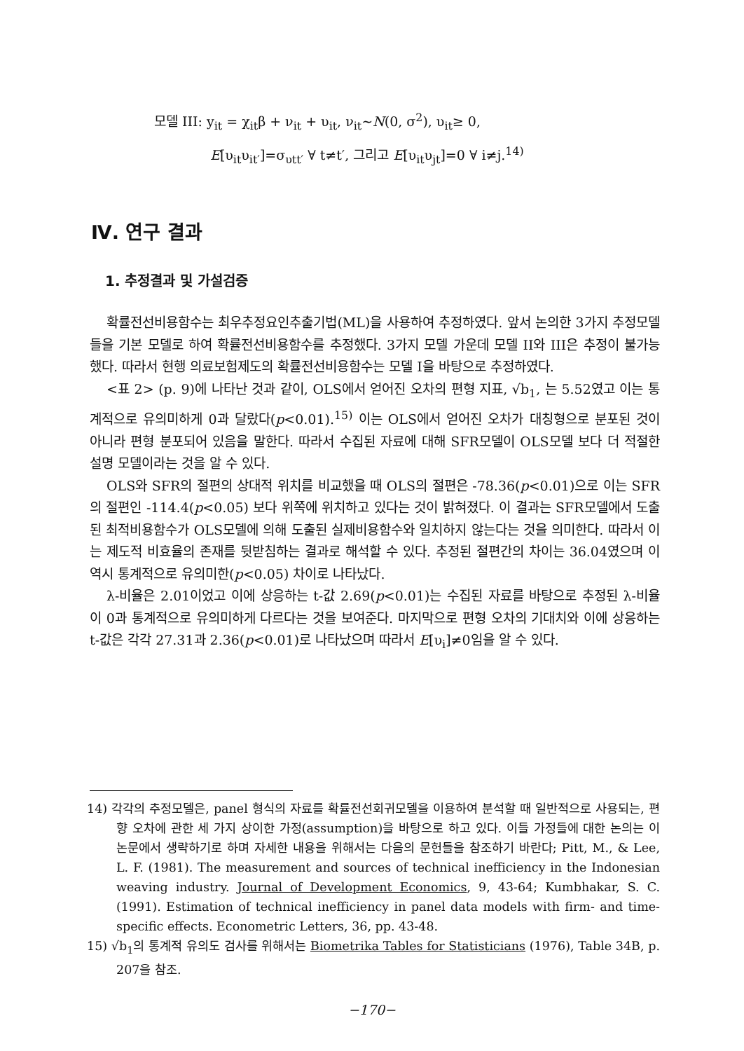모델 III: y<sub>it</sub> = χ<sub>it</sub>β + ν<sub>it</sub> + υ<sub>it</sub>, ν<sub>it</sub>~N(0, σ<sup>2</sup>), υ<sub>it</sub>≥ 0,
E[υ<sub>it</sub>υ<sub>it′</sub>]=σ<sub>υtt′</sub> ∀ t≠t′, 그리고 E[υ<sub>it</sub>υ<sub>jt</sub>]=0 ∀ i≠j.<sup>14)</sup>
Ⅳ. 연구 결과
1. 추정결과 및 가설검증
확률전선비용함수는 최우추정요인추출기법(ML)을 사용하여 추정하였다. 앞서 논의한 3가지 추정모델들을 기본 모델로 하여 확률전선비용함수를 추정했다. 3가지 모델 가운데 모델 II와 III은 추정이 불가능했다. 따라서 현행 의료보험제도의 확률전선비용함수는 모델 I을 바탕으로 추정하였다.
<표 2> (p. 9)에 나타난 것과 같이, OLS에서 얻어진 오차의 편형 지표, √b<sub>1</sub>, 는 5.52였고 이는 통계적으로 유의미하게 0과 달랐다(p<0.01).<sup>15)</sup> 이는 OLS에서 얻어진 오차가 대칭형으로 분포된 것이 아니라 편형 분포되어 있음을 말한다. 따라서 수집된 자료에 대해 SFR모델이 OLS모델 보다 더 적절한 설명 모델이라는 것을 알 수 있다.
OLS와 SFR의 절편의 상대적 위치를 비교했을 때 OLS의 절편은 -78.36(p<0.01)으로 이는 SFR의 절편인 -114.4(p<0.05) 보다 위쪽에 위치하고 있다는 것이 밝혀졌다. 이 결과는 SFR모델에서 도출된 최적비용함수가 OLS모델에 의해 도출된 실제비용함수와 일치하지 않는다는 것을 의미한다. 따라서 이는 제도적 비효율의 존재를 뒷받침하는 결과로 해석할 수 있다. 추정된 절편간의 차이는 36.04였으며 이 역시 통계적으로 유의미한(p<0.05) 차이로 나타났다.
λ-비율은 2.01이었고 이에 상응하는 t-값 2.69(p<0.01)는 수집된 자료를 바탕으로 추정된 λ-비율이 0과 통계적으로 유의미하게 다르다는 것을 보여준다. 마지막으로 편형 오차의 기대치와 이에 상응하는 t-값은 각각 27.31과 2.36(p<0.01)로 나타났으며 따라서 E[υ<sub>i</sub>]≠0임을 알 수 있다.
14) 각각의 추정모델은, panel 형식의 자료를 확률전선회귀모델을 이용하여 분석할 때 일반적으로 사용되는, 편향 오차에 관한 세 가지 상이한 가정(assumption)을 바탕으로 하고 있다. 이들 가정들에 대한 논의는 이 논문에서 생략하기로 하며 자세한 내용을 위해서는 다음의 문헌들을 참조하기 바란다; Pitt, M., & Lee, L. F. (1981). The measurement and sources of technical inefficiency in the Indonesian weaving industry. Journal of Development Economics, 9, 43-64; Kumbhakar, S. C. (1991). Estimation of technical inefficiency in panel data models with firm- and time-specific effects. Econometric Letters, 36, pp. 43-48.
15) √b<sub>1</sub>의 통계적 유의도 검사를 위해서는 Biometrika Tables for Statisticians (1976), Table 34B, p. 207을 참조.
−170−